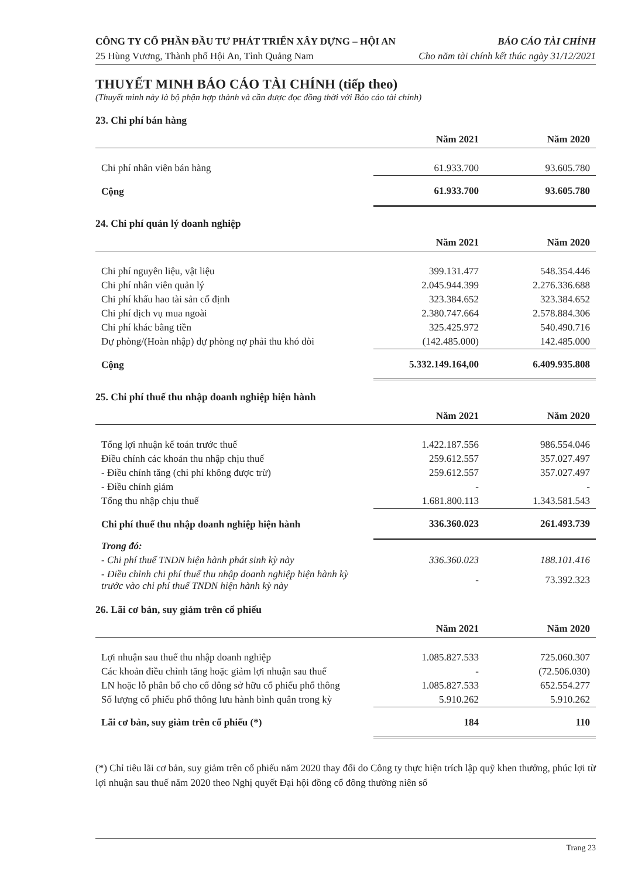CÔNG TY CỔ PHẦN ĐẦU TƯ PHÁT TRIỂN XÂY DỰNG – HỘI AN BÁO CÁO TÀI CHÍNH
25 Hùng Vương, Thành phố Hội An, Tỉnh Quảng Nam Cho năm tài chính kết thúc ngày 31/12/2021
THUYẾT MINH BÁO CÁO TÀI CHÍNH (tiếp theo)
(Thuyết minh này là bộ phận hợp thành và cần được đọc đồng thời với Báo cáo tài chính)
23. Chi phí bán hàng
| | Năm 2021 | Năm 2020 |
| --- | --- | --- |
| Chi phí nhân viên bán hàng | 61.933.700 | 93.605.780 |
| Cộng | 61.933.700 | 93.605.780 |
24. Chi phí quản lý doanh nghiệp
| | Năm 2021 | Năm 2020 |
| --- | --- | --- |
| Chi phí nguyên liệu, vật liệu | 399.131.477 | 548.354.446 |
| Chi phí nhân viên quản lý | 2.045.944.399 | 2.276.336.688 |
| Chi phí khấu hao tài sản cố định | 323.384.652 | 323.384.652 |
| Chi phí dịch vụ mua ngoài | 2.380.747.664 | 2.578.884.306 |
| Chi phí khác bằng tiền | 325.425.972 | 540.490.716 |
| Dự phòng/(Hoàn nhập) dự phòng nợ phải thu khó đòi | (142.485.000) | 142.485.000 |
| Cộng | 5.332.149.164,00 | 6.409.935.808 |
25. Chi phí thuế thu nhập doanh nghiệp hiện hành
| | Năm 2021 | Năm 2020 |
| --- | --- | --- |
| Tổng lợi nhuận kế toán trước thuế | 1.422.187.556 | 986.554.046 |
| Điều chỉnh các khoản thu nhập chịu thuế | 259.612.557 | 357.027.497 |
| - Điều chỉnh tăng (chi phí không được trừ) | 259.612.557 | 357.027.497 |
| - Điều chỉnh giảm | - | - |
| Tổng thu nhập chịu thuế | 1.681.800.113 | 1.343.581.543 |
| Chi phí thuế thu nhập doanh nghiệp hiện hành | 336.360.023 | 261.493.739 |
| Trong đó: | | |
| - Chi phí thuế TNDN hiện hành phát sinh kỳ này | 336.360.023 | 188.101.416 |
| - Điều chỉnh chi phí thuế thu nhập doanh nghiệp hiện hành kỳ trước vào chi phí thuế TNDN hiện hành kỳ này | - | 73.392.323 |
26. Lãi cơ bản, suy giảm trên cổ phiếu
| | Năm 2021 | Năm 2020 |
| --- | --- | --- |
| Lợi nhuận sau thuế thu nhập doanh nghiệp | 1.085.827.533 | 725.060.307 |
| Các khoản điều chỉnh tăng hoặc giảm lợi nhuận sau thuế | - | (72.506.030) |
| LN hoặc lỗ phân bổ cho cổ đông sở hữu cổ phiếu phổ thông | 1.085.827.533 | 652.554.277 |
| Số lượng cổ phiếu phổ thông lưu hành bình quân trong kỳ | 5.910.262 | 5.910.262 |
| Lãi cơ bản, suy giảm trên cổ phiếu (*) | 184 | 110 |
(*) Chỉ tiêu lãi cơ bản, suy giảm trên cổ phiếu năm 2020 thay đổi do Công ty thực hiện trích lập quỹ khen thưởng, phúc lợi từ lợi nhuận sau thuế năm 2020 theo Nghị quyết Đại hội đồng cổ đông thường niên số
Trang 23